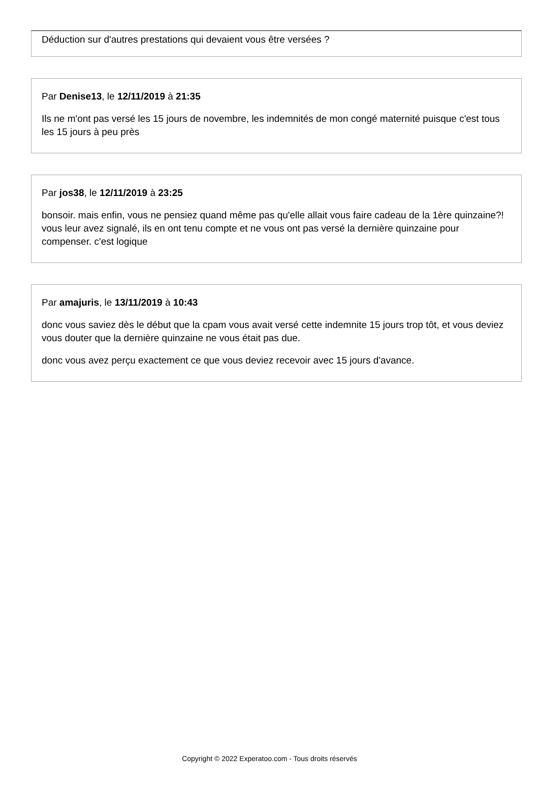Déduction sur d'autres prestations qui devaient vous être versées ?
Par Denise13, le 12/11/2019 à 21:35
Ils ne m'ont pas versé les 15 jours de novembre, les indemnités de mon congé maternité puisque c'est tous les 15 jours à peu près
Par jos38, le 12/11/2019 à 23:25
bonsoir. mais enfin, vous ne pensiez quand même pas qu'elle allait vous faire cadeau de la 1ère quinzaine?! vous leur avez signalé, ils en ont tenu compte et ne vous ont pas versé la dernière quinzaine pour compenser. c'est logique
Par amajuris, le 13/11/2019 à 10:43
donc vous saviez dès le début que la cpam vous avait versé cette indemnite 15 jours trop tôt, et vous deviez vous douter que la dernière quinzaine ne vous était pas due.
donc vous avez perçu exactement ce que vous deviez recevoir avec 15 jours d'avance.
Copyright © 2022 Experatoo.com - Tous droits réservés